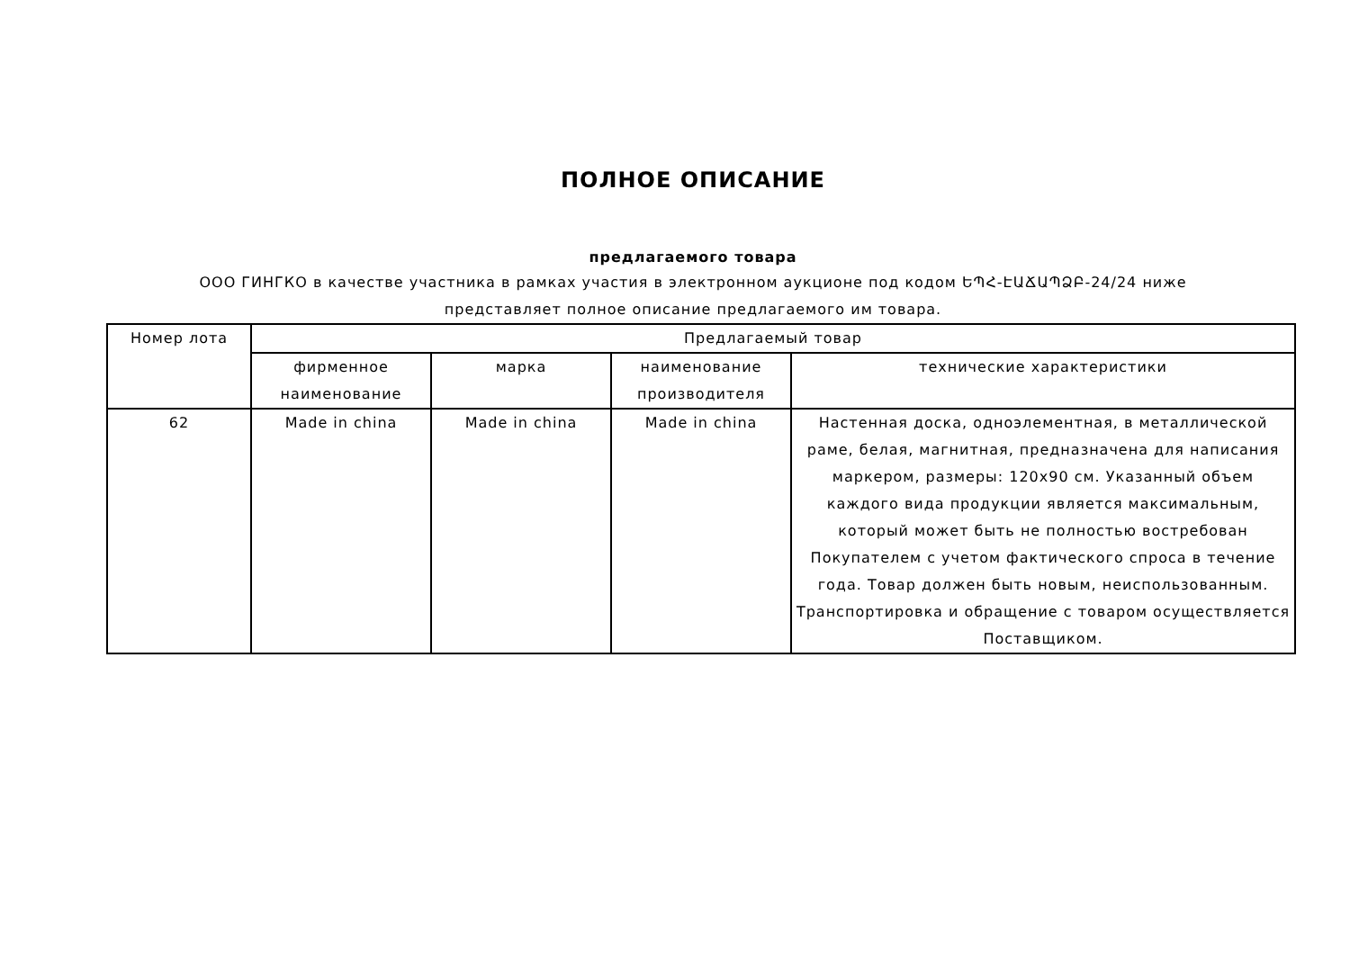ПОЛНОЕ ОПИСАНИЕ
предлагаемого товара
ООО ГИНГКО в качестве участника в рамках участия в электронном аукционе под кодом ԵՊՀ-ԷԱՃԱՊՁԲ-24/24 ниже
представляет полное описание предлагаемого им товара.
| Номер лота | Предлагаемый товар | | | |
| --- | --- | --- | --- | --- |
| | фирменное наименование | марка | наименование производителя | технические характеристики |
| 62 | Made in china | Made in china | Made in china | Настенная доска, одноэлементная, в металлической раме, белая, магнитная, предназначена для написания маркером, размеры: 120x90 см. Указанный объем каждого вида продукции является максимальным, который может быть не полностью востребован Покупателем с учетом фактического спроса в течение года. Товар должен быть новым, неиспользованным. Транспортировка и обращение с товаром осуществляется Поставщиком. |